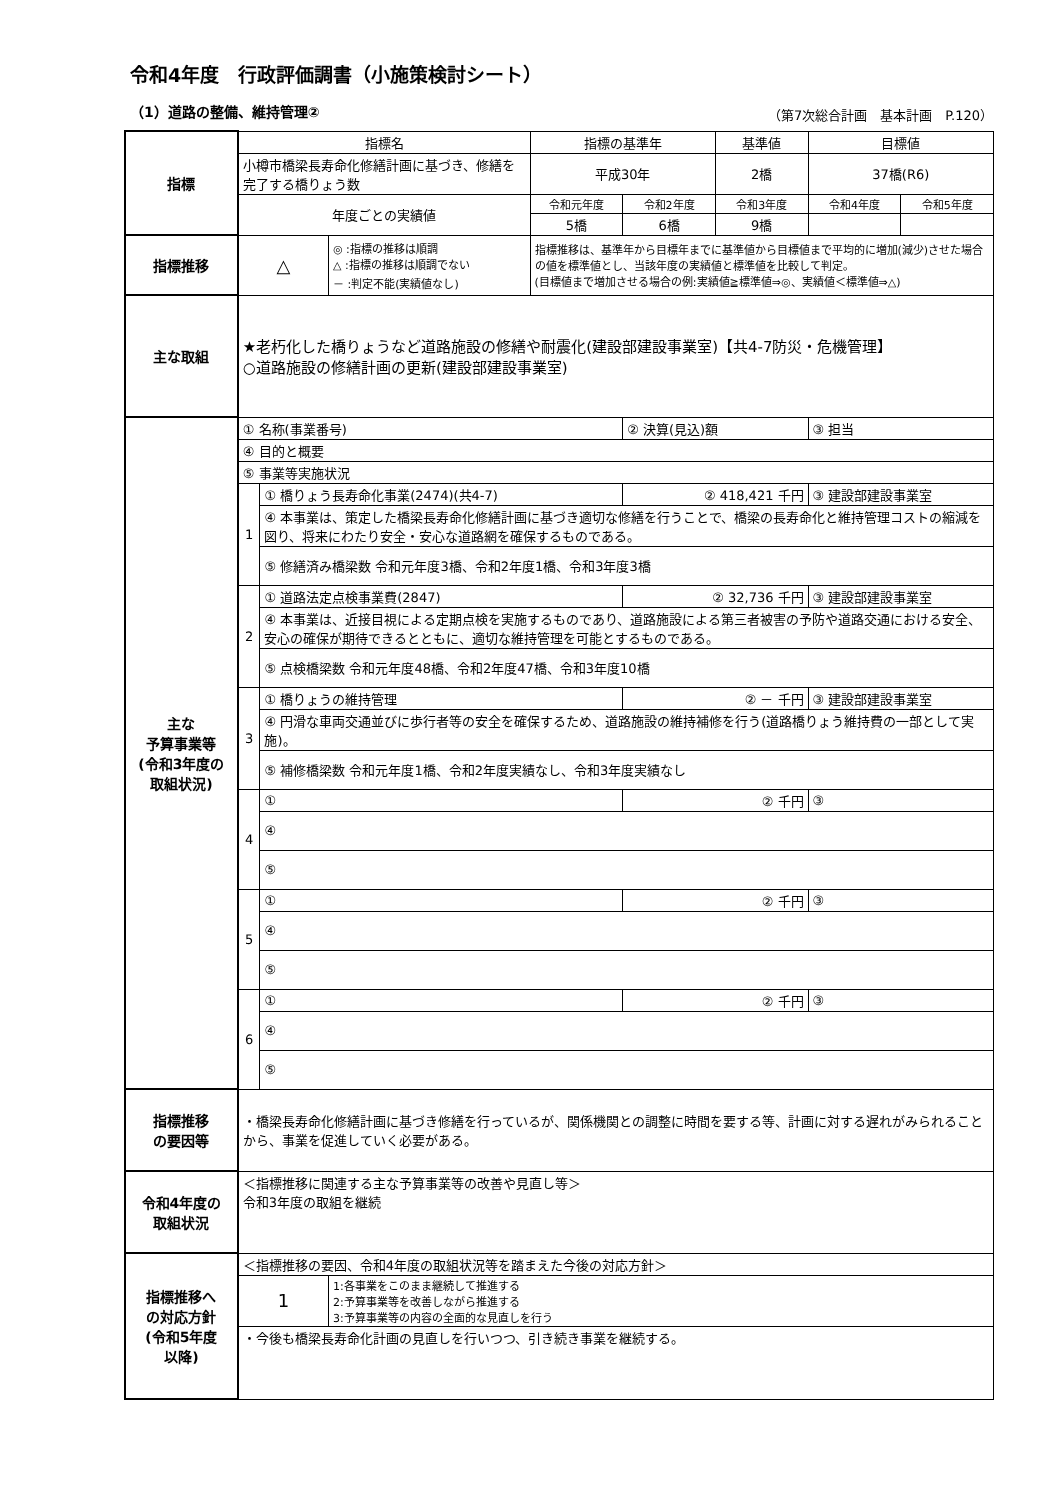令和4年度　行政評価調書（小施策検討シート）
（1）道路の整備、維持管理② （第7次総合計画　基本計画　P.120）
| 指標 | 指標名 | | | 指標の基準年 | | 基準値 | 目標値 | |
| | 小樽市橋梁長寿命化修繕計画に基づき、修繕を完了する橋りょう数 | | | 平成30年 | | 2橋 | 37橋(R6) | |
| | 年度ごとの実績値 | | | 令和元年度 | 令和2年度 | 令和3年度 | 令和4年度 | 令和5年度 |
| | | | | 5橋 | 6橋 | 9橋 | | |
| 指標推移 | △ | | ◎ :指標の推移は順調 △ :指標の推移は順調でない － :判定不能(実績値なし) | 指標推移は、基準年から目標年までに基準値から目標値まで平均的に増加(減少)させた場合の値を標準値とし、当該年度の実績値と標準値を比較して判定。 (目標値まで増加させる場合の例:実績値≧標準値⇒◎、実績値＜標準値⇒△) | | | | |
| 主な取組 | ★老朽化した橋りょうなど道路施設の修繕や耐震化(建設部建設事業室)【共4-7防災・危機管理】 ○道路施設の修繕計画の更新(建設部建設事業室) | | | | | | | |
| 主な 予算事業等 (令和3年度の 取組状況) | ① 名称(事業番号) | | | | ② 決算(見込)額 | | ③ 担当 | |
| | ④ 目的と概要 | | | | | | | |
| | ⑤ 事業等実施状況 | | | | | | | |
| | 1 | ① 橋りょう長寿命化事業(2474)(共4-7) | | | ② 418,421 千円 | | ③ 建設部建設事業室 | |
| | | ④ 本事業は、策定した橋梁長寿命化修繕計画に基づき適切な修繕を行うことで、橋梁の長寿命化と維持管理コストの縮減を図り、将来にわたり安全・安心な道路網を確保するものである。 | | | | | | |
| | | ⑤ 修繕済み橋梁数 令和元年度3橋、令和2年度1橋、令和3年度3橋 | | | | | | |
| | 2 | ① 道路法定点検事業費(2847) | | | ② 32,736 千円 | | ③ 建設部建設事業室 | |
| | | ④ 本事業は、近接目視による定期点検を実施するものであり、道路施設による第三者被害の予防や道路交通における安全、安心の確保が期待できるとともに、適切な維持管理を可能とするものである。 | | | | | | |
| | | ⑤ 点検橋梁数 令和元年度48橋、令和2年度47橋、令和3年度10橋 | | | | | | |
| | 3 | ① 橋りょうの維持管理 | | | ② － 千円 | | ③ 建設部建設事業室 | |
| | | ④ 円滑な車両交通並びに歩行者等の安全を確保するため、道路施設の維持補修を行う(道路橋りょう維持費の一部として実施)。 | | | | | | |
| | | ⑤ 補修橋梁数 令和元年度1橋、令和2年度実績なし、令和3年度実績なし | | | | | | |
| | 4 | ① | | | ② 千円 | | ③ | |
| | | ④ | | | | | | |
| | | ⑤ | | | | | | |
| | 5 | ① | | | ② 千円 | | ③ | |
| | | ④ | | | | | | |
| | | ⑤ | | | | | | |
| | 6 | ① | | | ② 千円 | | ③ | |
| | | ④ | | | | | | |
| | | ⑤ | | | | | | |
| 指標推移 の要因等 | ・橋梁長寿命化修繕計画に基づき修繕を行っているが、関係機関との調整に時間を要する等、計画に対する遅れがみられることから、事業を促進していく必要がある。 | | | | | | | |
| 令和4年度の 取組状況 | ＜指標推移に関連する主な予算事業等の改善や見直し等＞ 令和3年度の取組を継続 | | | | | | | |
| 指標推移へ の対応方針 (令和5年度 以降) | ＜指標推移の要因、令和4年度の取組状況等を踏まえた今後の対応方針＞ | | | | | | | |
| | 1 | | 1:各事業をこのまま継続して推進する 2:予算事業等を改善しながら推進する 3:予算事業等の内容の全面的な見直しを行う | | | | | |
| | ・今後も橋梁長寿命化計画の見直しを行いつつ、引き続き事業を継続する。 | | | | | | | |